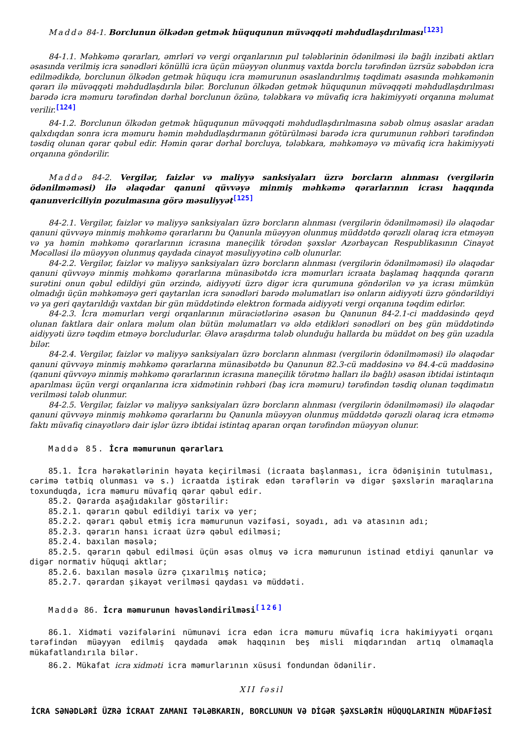Maddə 84-1. Borclunun ölkədən getmək hüququnun müvəqqəti məhdudlaşdırılması<sup>[123]</sup>
84-1.1. Məhkəmə qərarları, əmrləri və vergi orqanlarının pul tələblərinin ödənilməsi ilə bağlı inzibati aktları əsasında verilmiş icra sənədləri könüllü icra üçün müəyyən olunmuş vaxtda borclu tərəfindən üzrsüz səbəbdən icra edilmədikdə, borclunun ölkədən getmək hüququ icra məmurunun əsaslandırılmış təqdimatı əsasında məhkəmənin qərarı ilə müvəqqəti məhdudlaşdırıla bilər. Borclunun ölkədən getmək hüququnun müvəqqəti məhdudlaşdırılması barədə icra məmuru tərəfindən dərhal borclunun özünə, tələbkara və müvafiq icra hakimiyyəti orqanına məlumat verilir.<sup>[124]</sup>
84-1.2. Borclunun ölkədən getmək hüququnun müvəqqəti məhdudlaşdırılmasına səbəb olmuş əsaslar aradan qalxdıqdan sonra icra məmuru həmin məhdudlaşdırmanın götürülməsi barədə icra qurumunun rəhbəri tərəfindən təsdiq olunan qərar qəbul edir. Həmin qərar dərhal borcluya, tələbkara, məhkəməyə və müvafiq icra hakimiyyəti orqanına göndərilir.
Maddə 84-2. Vergilər, faizlər və maliyyə sanksiyaları üzrə borcların alınması (vergilərin ödənilməməsi) ilə əlaqədar qanuni qüvvəyə minmiş məhkəmə qərarlarının icrası haqqında qanunvericiliyin pozulmasına görə məsuliyyət<sup>[125]</sup>
84-2.1. Vergilər, faizlər və maliyyə sanksiyaları üzrə borcların alınması (vergilərin ödənilməməsi) ilə əlaqədar qanuni qüvvəyə minmiş məhkəmə qərarlarını bu Qanunla müəyyən olunmuş müddətdə qərəzli olaraq icra etməyən və ya həmin məhkəmə qərarlarının icrasına maneçilik törədən şəxslər Azərbaycan Respublikasının Cinayət Məcəlləsi ilə müəyyən olunmuş qaydada cinayət məsuliyyətinə cəlb olunurlar.
84-2.2. Vergilər, faizlər və maliyyə sanksiyaları üzrə borcların alınması (vergilərin ödənilməməsi) ilə əlaqədar qanuni qüvvəyə minmiş məhkəmə qərarlarına münasibətdə icra məmurları icraata başlamaq haqqında qərarın surətini onun qəbul edildiyi gün ərzində, aidiyyəti üzrə digər icra qurumuna göndərilən və ya icrası mümkün olmadığı üçün məhkəməyə geri qaytarılan icra sənədləri barədə məlumatları isə onların aidiyyəti üzrə göndərildiyi və ya geri qaytarıldığı vaxtdan bir gün müddətində elektron formada aidiyyəti vergi orqanına təqdim edirlər.
84-2.3. İcra məmurları vergi orqanlarının müraciətlərinə əsasən bu Qanunun 84-2.1-ci maddəsində qeyd olunan faktlara dair onlara məlum olan bütün məlumatları və əldə etdikləri sənədləri on beş gün müddətində aidiyyəti üzrə təqdim etməyə borcludurlar. Əlavə araşdırma tələb olunduğu hallarda bu müddət on beş gün uzadıla bilər.
84-2.4. Vergilər, faizlər və maliyyə sanksiyaları üzrə borcların alınması (vergilərin ödənilməməsi) ilə əlaqədar qanuni qüvvəyə minmiş məhkəmə qərarlarına münasibətdə bu Qanunun 82.3-cü maddəsinə və 84.4-cü maddəsinə (qanuni qüvvəyə minmiş məhkəmə qərarlarının icrasına maneçilik törətmə halları ilə bağlı) əsasən ibtidai istintaqın aparılması üçün vergi orqanlarına icra xidmətinin rəhbəri (baş icra məmuru) tərəfindən təsdiq olunan təqdimatın verilməsi tələb olunmur.
84-2.5. Vergilər, faizlər və maliyyə sanksiyaları üzrə borcların alınması (vergilərin ödənilməməsi) ilə əlaqədar qanuni qüvvəyə minmiş məhkəmə qərarlarını bu Qanunla müəyyən olunmuş müddətdə qərəzli olaraq icra etməmə faktı müvafiq cinayətlərə dair işlər üzrə ibtidai istintaq aparan orqan tərəfindən müəyyən olunur.
Maddə 85. İcra məmurunun qərarları
85.1. İcra hərəkətlərinin həyata keçirilməsi (icraata başlanması, icra ödənişinin tutulması, cərimə tətbiq olunması və s.) icraatda iştirak edən tərəflərin və digər şəxslərin maraqlarına toxunduqda, icra məmuru müvafiq qərar qəbul edir.
85.2. Qərarda aşağıdakılar göstərilir:
85.2.1. qərarın qəbul edildiyi tarix və yer;
85.2.2. qərarı qəbul etmiş icra məmurunun vəzifəsi, soyadı, adı və atasının adı;
85.2.3. qərarın hansı icraat üzrə qəbul edilməsi;
85.2.4. baxılan məsələ;
85.2.5. qərarın qəbul edilməsi üçün əsas olmuş və icra məmurunun istinad etdiyi qanunlar və digər normativ hüquqi aktlar;
85.2.6. baxılan məsələ üzrə çıxarılmış nəticə;
85.2.7. qərardan şikayət verilməsi qaydası və müddəti.
Maddə 86. İcra məmurunun həvəsləndirilməsi<sup>[126]</sup>
86.1. Xidməti vəzifələrini nümunəvi icra edən icra məmuru müvafiq icra hakimiyyəti orqanı tərəfindən müəyyən edilmiş qaydada əmək haqqının beş misli miqdarından artıq olmamaqla mükafatlandırıla bilər.
86.2. Mükafat icra xidməti icra məmurlarının xüsusi fondundan ödənilir.
XII fəsil
İCRA SƏNƏDLƏRİ ÜZRƏ İCRAAT ZAMANI TƏLƏBKARIN, BORCLUNUN VƏ DİGƏR ŞƏXSLƏRİN HÜQUQLARININ MÜDAFİƏSİ